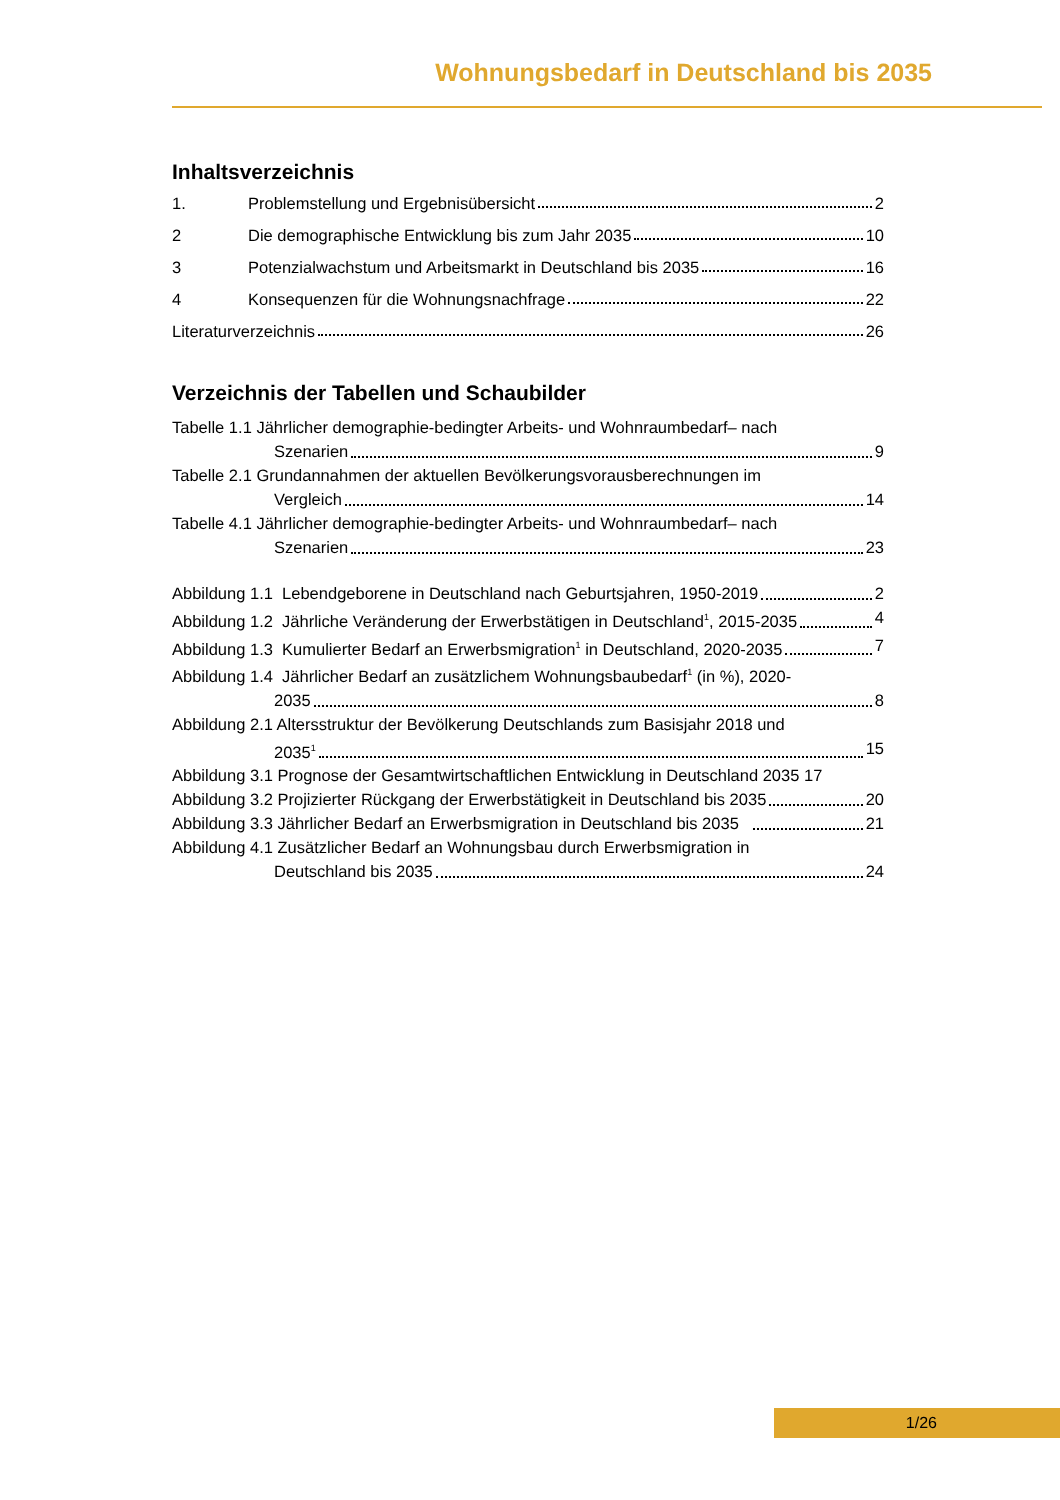Wohnungsbedarf in Deutschland bis 2035
Inhaltsverzeichnis
1. Problemstellung und Ergebnisübersicht 2
2 Die demographische Entwicklung bis zum Jahr 2035 10
3 Potenzialwachstum und Arbeitsmarkt in Deutschland bis 2035 16
4 Konsequenzen für die Wohnungsnachfrage 22
Literaturverzeichnis 26
Verzeichnis der Tabellen und Schaubilder
Tabelle 1.1 Jährlicher demographie-bedingter Arbeits- und Wohnraumbedarf– nach
Szenarien 9
Tabelle 2.1 Grundannahmen der aktuellen Bevölkerungsvorausberechnungen im
Vergleich 14
Tabelle 4.1 Jährlicher demographie-bedingter Arbeits- und Wohnraumbedarf– nach
Szenarien 23
Abbildung 1.1 Lebendgeborene in Deutschland nach Geburtsjahren, 1950-2019 2
Abbildung 1.2 Jährliche Veränderung der Erwerbstätigen in Deutschland<sup>1</sup>, 2015-2035 4
Abbildung 1.3 Kumulierter Bedarf an Erwerbsmigration<sup>1</sup> in Deutschland, 2020-2035 7
Abbildung 1.4 Jährlicher Bedarf an zusätzlichem Wohnungsbaubedarf<sup>1</sup> (in %), 2020-
2035 8
Abbildung 2.1 Altersstruktur der Bevölkerung Deutschlands zum Basisjahr 2018 und
2035<sup>1</sup> 15
Abbildung 3.1 Prognose der Gesamtwirtschaftlichen Entwicklung in Deutschland 2035 17
Abbildung 3.2 Projizierter Rückgang der Erwerbstätigkeit in Deutschland bis 2035 20
Abbildung 3.3 Jährlicher Bedarf an Erwerbsmigration in Deutschland bis 2035 21
Abbildung 4.1 Zusätzlicher Bedarf an Wohnungsbau durch Erwerbsmigration in
Deutschland bis 2035 24
1/26